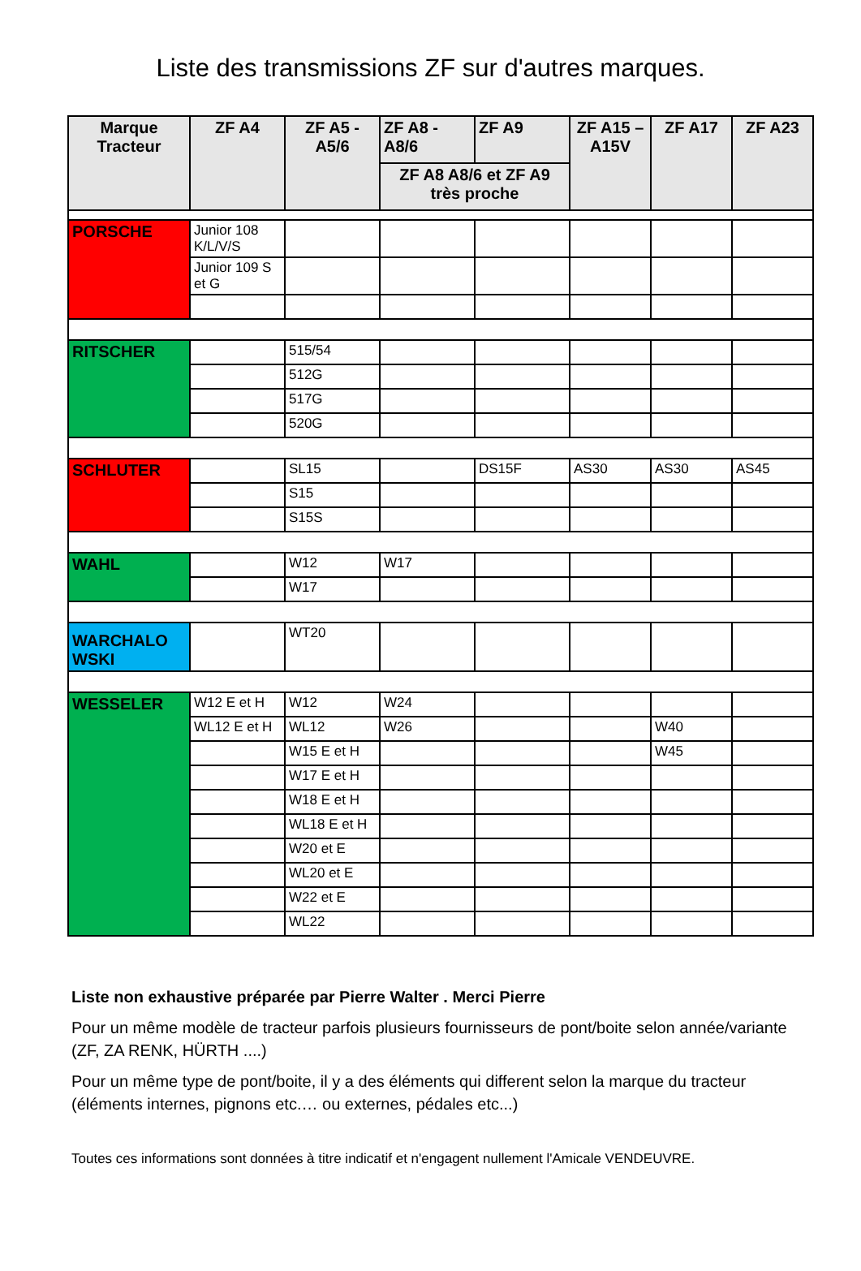Liste des transmissions ZF sur d'autres marques.
| Marque Tracteur | ZF A4 | ZF A5 - A5/6 | ZF A8 - A8/6 | ZF A9 | ZF A15 – A15V | ZF A17 | ZF A23 |
| --- | --- | --- | --- | --- | --- | --- | --- |
| | | | ZF A8 A8/6 et ZF A9 très proche | | | | |
| PORSCHE | Junior 108 K/L/V/S | | | | | | |
| | Junior 109 S et G | | | | | | |
| RITSCHER | | 515/54 | | | | | |
| | | 512G | | | | | |
| | | 517G | | | | | |
| | | 520G | | | | | |
| SCHLUTER | | SL15 | | DS15F | AS30 | AS30 | AS45 |
| | | S15 | | | | | |
| | | S15S | | | | | |
| WAHL | | W12 | W17 | | | | |
| | | W17 | | | | | |
| WARCHALO WSKI | | WT20 | | | | | |
| WESSELER | W12 E et H | W12 | W24 | | | | |
| | WL12 E et H | WL12 | W26 | | | W40 | |
| | | W15 E et H | | | | W45 | |
| | | W17 E et H | | | | | |
| | | W18 E et H | | | | | |
| | | WL18 E et H | | | | | |
| | | W20 et E | | | | | |
| | | WL20 et E | | | | | |
| | | W22 et E | | | | | |
| | | WL22 | | | | | |
Liste non exhaustive préparée par Pierre Walter . Merci Pierre
Pour un même modèle de tracteur parfois plusieurs fournisseurs de pont/boite selon année/variante (ZF, ZA RENK, HÜRTH ....)
Pour un même type de pont/boite, il y a des éléments qui different selon la marque du tracteur (éléments internes, pignons etc.… ou externes, pédales etc...)
Toutes ces informations sont données à titre indicatif et n'engagent nullement l'Amicale VENDEUVRE.